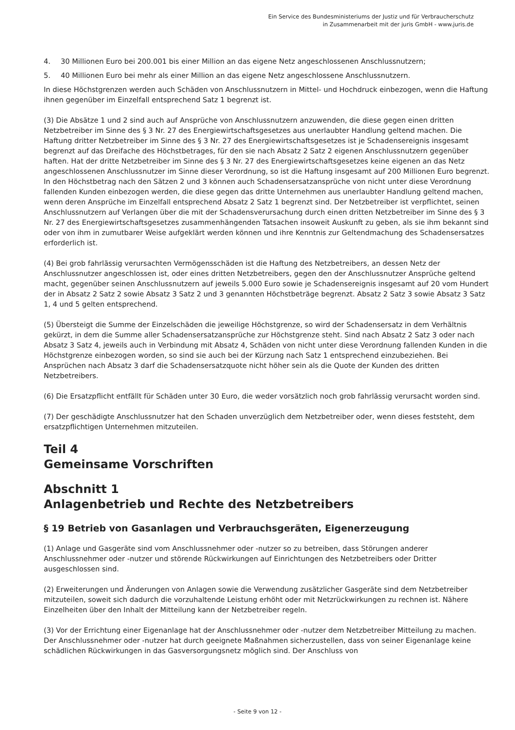Ein Service des Bundesministeriums der Justiz und für Verbraucherschutz
in Zusammenarbeit mit der juris GmbH - www.juris.de
4. 30 Millionen Euro bei 200.001 bis einer Million an das eigene Netz angeschlossenen Anschlussnutzern;
5. 40 Millionen Euro bei mehr als einer Million an das eigene Netz angeschlossene Anschlussnutzern.
In diese Höchstgrenzen werden auch Schäden von Anschlussnutzern in Mittel- und Hochdruck einbezogen, wenn die Haftung ihnen gegenüber im Einzelfall entsprechend Satz 1 begrenzt ist.
(3) Die Absätze 1 und 2 sind auch auf Ansprüche von Anschlussnutzern anzuwenden, die diese gegen einen dritten Netzbetreiber im Sinne des § 3 Nr. 27 des Energiewirtschaftsgesetzes aus unerlaubter Handlung geltend machen. Die Haftung dritter Netzbetreiber im Sinne des § 3 Nr. 27 des Energiewirtschaftsgesetzes ist je Schadensereignis insgesamt begrenzt auf das Dreifache des Höchstbetrages, für den sie nach Absatz 2 Satz 2 eigenen Anschlussnutzern gegenüber haften. Hat der dritte Netzbetreiber im Sinne des § 3 Nr. 27 des Energiewirtschaftsgesetzes keine eigenen an das Netz angeschlossenen Anschlussnutzer im Sinne dieser Verordnung, so ist die Haftung insgesamt auf 200 Millionen Euro begrenzt. In den Höchstbetrag nach den Sätzen 2 und 3 können auch Schadensersatzansprüche von nicht unter diese Verordnung fallenden Kunden einbezogen werden, die diese gegen das dritte Unternehmen aus unerlaubter Handlung geltend machen, wenn deren Ansprüche im Einzelfall entsprechend Absatz 2 Satz 1 begrenzt sind. Der Netzbetreiber ist verpflichtet, seinen Anschlussnutzern auf Verlangen über die mit der Schadensverursachung durch einen dritten Netzbetreiber im Sinne des § 3 Nr. 27 des Energiewirtschaftsgesetzes zusammenhängenden Tatsachen insoweit Auskunft zu geben, als sie ihm bekannt sind oder von ihm in zumutbarer Weise aufgeklärt werden können und ihre Kenntnis zur Geltendmachung des Schadensersatzes erforderlich ist.
(4) Bei grob fahrlässig verursachten Vermögensschäden ist die Haftung des Netzbetreibers, an dessen Netz der Anschlussnutzer angeschlossen ist, oder eines dritten Netzbetreibers, gegen den der Anschlussnutzer Ansprüche geltend macht, gegenüber seinen Anschlussnutzern auf jeweils 5.000 Euro sowie je Schadensereignis insgesamt auf 20 vom Hundert der in Absatz 2 Satz 2 sowie Absatz 3 Satz 2 und 3 genannten Höchstbeträge begrenzt. Absatz 2 Satz 3 sowie Absatz 3 Satz 1, 4 und 5 gelten entsprechend.
(5) Übersteigt die Summe der Einzelschäden die jeweilige Höchstgrenze, so wird der Schadensersatz in dem Verhältnis gekürzt, in dem die Summe aller Schadensersatzansprüche zur Höchstgrenze steht. Sind nach Absatz 2 Satz 3 oder nach Absatz 3 Satz 4, jeweils auch in Verbindung mit Absatz 4, Schäden von nicht unter diese Verordnung fallenden Kunden in die Höchstgrenze einbezogen worden, so sind sie auch bei der Kürzung nach Satz 1 entsprechend einzubeziehen. Bei Ansprüchen nach Absatz 3 darf die Schadensersatzquote nicht höher sein als die Quote der Kunden des dritten Netzbetreibers.
(6) Die Ersatzpflicht entfällt für Schäden unter 30 Euro, die weder vorsätzlich noch grob fahrlässig verursacht worden sind.
(7) Der geschädigte Anschlussnutzer hat den Schaden unverzüglich dem Netzbetreiber oder, wenn dieses feststeht, dem ersatzpflichtigen Unternehmen mitzuteilen.
Teil 4
Gemeinsame Vorschriften
Abschnitt 1
Anlagenbetrieb und Rechte des Netzbetreibers
§ 19 Betrieb von Gasanlagen und Verbrauchsgeräten, Eigenerzeugung
(1) Anlage und Gasgeräte sind vom Anschlussnehmer oder -nutzer so zu betreiben, dass Störungen anderer Anschlussnehmer oder -nutzer und störende Rückwirkungen auf Einrichtungen des Netzbetreibers oder Dritter ausgeschlossen sind.
(2) Erweiterungen und Änderungen von Anlagen sowie die Verwendung zusätzlicher Gasgeräte sind dem Netzbetreiber mitzuteilen, soweit sich dadurch die vorzuhaltende Leistung erhöht oder mit Netzrückwirkungen zu rechnen ist. Nähere Einzelheiten über den Inhalt der Mitteilung kann der Netzbetreiber regeln.
(3) Vor der Errichtung einer Eigenanlage hat der Anschlussnehmer oder -nutzer dem Netzbetreiber Mitteilung zu machen. Der Anschlussnehmer oder -nutzer hat durch geeignete Maßnahmen sicherzustellen, dass von seiner Eigenanlage keine schädlichen Rückwirkungen in das Gasversorgungsnetz möglich sind. Der Anschluss von
- Seite 9 von 12 -